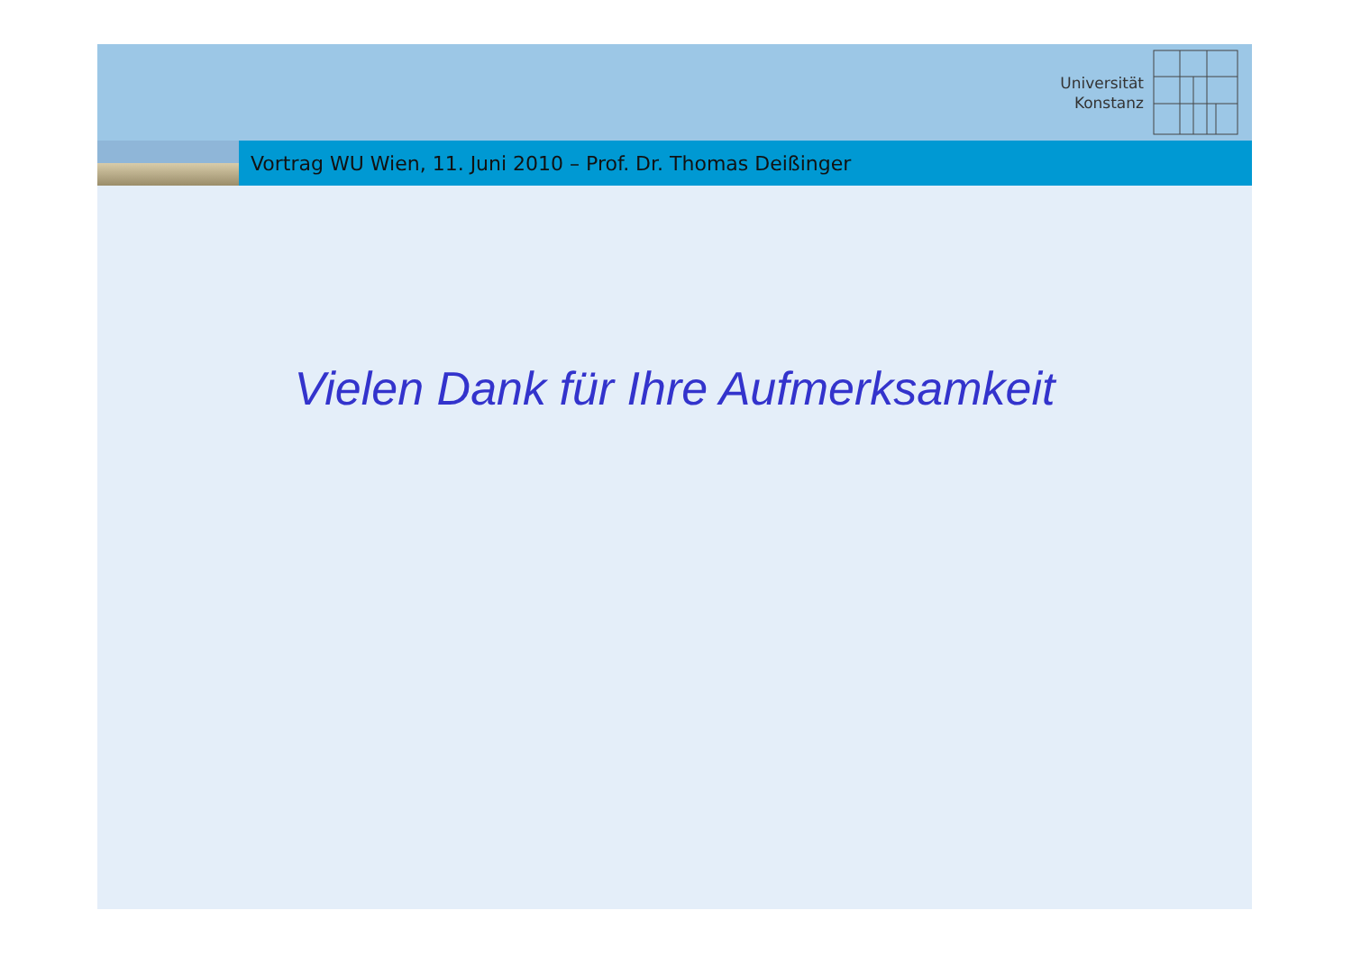Universität
Konstanz
Vortrag WU Wien, 11. Juni 2010 – Prof. Dr. Thomas Deißinger
Vielen Dank für Ihre Aufmerksamkeit